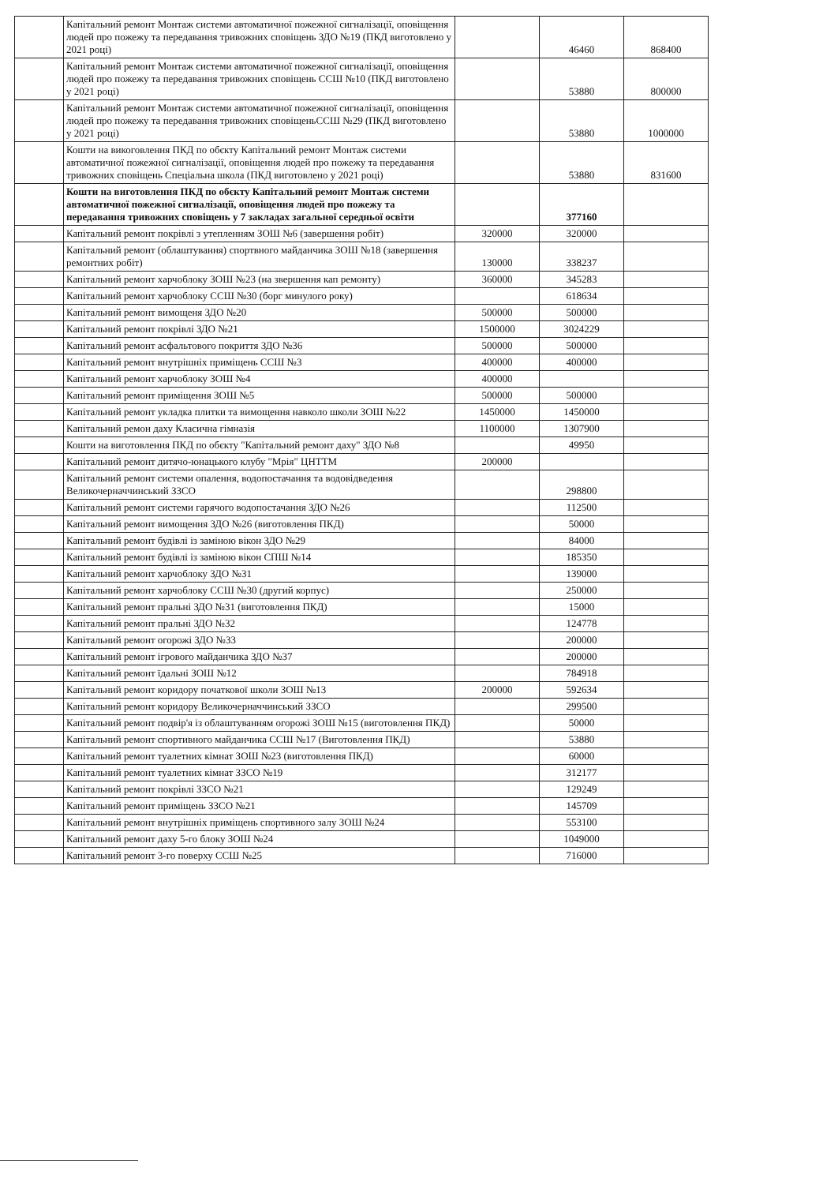| | Капітальний ремонт Монтаж системи автоматичної пожежної сигналізації, оповіщення людей про пожежу та передавання тривожних сповіщень ЗДО №19 (ПКД виготовлено у 2021 році) | | 46460 | 868400 |
| | Капітальний ремонт Монтаж системи автоматичної пожежної сигналізації, оповіщення людей про пожежу та передавання тривожних сповіщень ССШ №10 (ПКД виготовлено у 2021 році) | | 53880 | 800000 |
| | Капітальний ремонт Монтаж системи автоматичної пожежної сигналізації, оповіщення людей про пожежу та передавання тривожних сповіщеньССШ №29 (ПКД виготовлено у 2021 році) | | 53880 | 1000000 |
| | Кошти на викоговлення ПКД по обєкту Капітальний ремонт Монтаж системи автоматичної пожежної сигналізації, оповіщення людей про пожежу та передавання тривожних сповіщень Спеціальна школа (ПКД виготовлено у 2021 році) | | 53880 | 831600 |
| | Кошти на виготовлення ПКД по обєкту Капітальний ремонт Монтаж системи автоматичної пожежної сигналізації, оповіщення людей про пожежу та передавання тривожних сповіщень у 7 закладах загальної середньої освіти | | 377160 | |
| | Капітальний ремонт покрівлі з утепленням ЗОШ №6 (завершення робіт) | 320000 | 320000 | |
| | Капітальний ремонт (облаштування) спортвного майданчика ЗОШ №18 (завершення ремонтних робіт) | 130000 | 338237 | |
| | Капітальний ремонт харчоблоку ЗОШ №23 (на звершення кап ремонту) | 360000 | 345283 | |
| | Капітальний ремонт харчоблоку ССШ №30 (борг минулого року) | | 618634 | |
| | Капітальний ремонт вимощеня ЗДО №20 | 500000 | 500000 | |
| | Капітальний ремонт покрівлі ЗДО №21 | 1500000 | 3024229 | |
| | Капітальний ремонт асфальтового покриття ЗДО №36 | 500000 | 500000 | |
| | Капітальний ремонт внутрішніх приміщень ССШ №3 | 400000 | 400000 | |
| | Капітальний ремонт харчоблоку ЗОШ №4 | 400000 | | |
| | Капітальний ремонт приміщення ЗОШ №5 | 500000 | 500000 | |
| | Капітальний ремонт укладка плитки та вимощення навколо школи ЗОШ №22 | 1450000 | 1450000 | |
| | Капітальний ремон даху Класична гімназія | 1100000 | 1307900 | |
| | Кошти на виготовлення ПКД по обєкту "Капітальний ремонт даху" ЗДО №8 | | 49950 | |
| | Капітальний ремонт дитячо-юнацького клубу "Мрія" ЦНТТМ | 200000 | | |
| | Капітальний ремонт системи опалення, водопостачання та водовідведення Великочерначчинський ЗЗСО | | 298800 | |
| | Капітальний ремонт системи гарячого водопостачання ЗДО №26 | | 112500 | |
| | Капітальний ремонт вимощення ЗДО №26 (виготовлення ПКД) | | 50000 | |
| | Капітальний ремонт будівлі із заміною вікон ЗДО №29 | | 84000 | |
| | Капітальний ремонт будівлі із заміною вікон СПШ №14 | | 185350 | |
| | Капітальний ремонт харчоблоку ЗДО №31 | | 139000 | |
| | Капітальний ремонт харчоблоку ССШ №30 (другий корпус) | | 250000 | |
| | Капітальний ремонт пральні ЗДО №31 (виготовлення ПКД) | | 15000 | |
| | Капітальний ремонт пральні ЗДО №32 | | 124778 | |
| | Капітальний ремонт огорожі ЗДО №33 | | 200000 | |
| | Капітальний ремонт ігрового майданчика ЗДО №37 | | 200000 | |
| | Капітальний ремонт їдальні ЗОШ №12 | | 784918 | |
| | Капітальний ремонт коридору початкової школи ЗОШ №13 | 200000 | 592634 | |
| | Капітальний ремонт коридору Великочерначчинський ЗЗСО | | 299500 | |
| | Капітальний ремонт подвір'я із облаштуванням огорожі ЗОШ №15 (виготовлення ПКД) | | 50000 | |
| | Капітальний ремонт спортивного майданчика ССШ №17 (Виготовлення ПКД) | | 53880 | |
| | Капітальний ремонт туалетних кімнат ЗОШ №23 (виготовлення ПКД) | | 60000 | |
| | Капітальний ремонт туалетних кімнат ЗЗСО №19 | | 312177 | |
| | Капітальний ремонт покрівлі ЗЗСО №21 | | 129249 | |
| | Капітальний ремонт приміщень ЗЗСО №21 | | 145709 | |
| | Капітальний ремонт внутрішніх приміщень спортивного залу ЗОШ №24 | | 553100 | |
| | Капітальний ремонт даху 5-го блоку ЗОШ №24 | | 1049000 | |
| | Капітальний ремонт 3-го поверху ССШ №25 | | 716000 | |